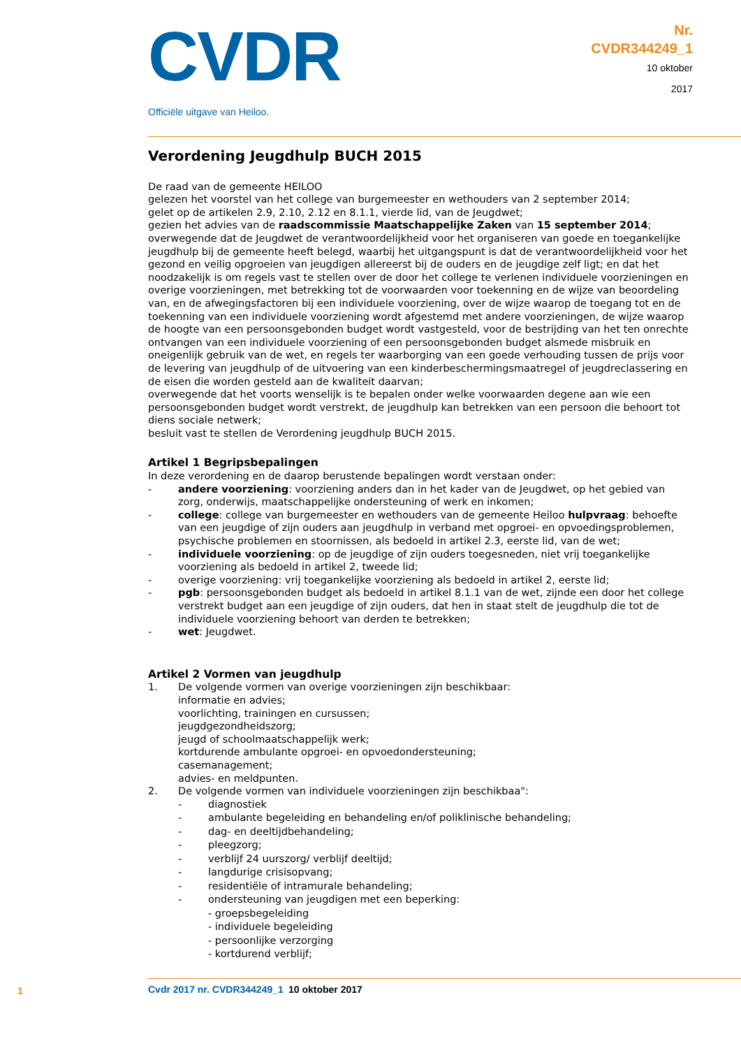CVDR
Officiële uitgave van Heiloo.
Nr.
CVDR344249_1
10 oktober
2017
Verordening Jeugdhulp BUCH 2015
De raad van de gemeente HEILOO
gelezen het voorstel van het college van burgemeester en wethouders van 2 september 2014;
gelet op de artikelen 2.9, 2.10, 2.12 en 8.1.1, vierde lid, van de Jeugdwet;
gezien het advies van de raadscommissie Maatschappelijke Zaken van 15 september 2014;
overwegende dat de Jeugdwet de verantwoordelijkheid voor het organiseren van goede en toegankelijke jeugdhulp bij de gemeente heeft belegd, waarbij het uitgangspunt is dat de verantwoordelijkheid voor het gezond en veilig opgroeien van jeugdigen allereerst bij de ouders en de jeugdige zelf ligt; en dat het noodzakelijk is om regels vast te stellen over de door het college te verlenen individuele voorzieningen en overige voorzieningen, met betrekking tot de voorwaarden voor toekenning en de wijze van beoordeling van, en de afwegingsfactoren bij een individuele voorziening, over de wijze waarop de toegang tot en de toekenning van een individuele voorziening wordt afgestemd met andere voorzieningen, de wijze waarop de hoogte van een persoonsgebonden budget wordt vastgesteld, voor de bestrijding van het ten onrechte ontvangen van een individuele voorziening of een persoonsgebonden budget alsmede misbruik en oneigenlijk gebruik van de wet, en regels ter waarborging van een goede verhouding tussen de prijs voor de levering van jeugdhulp of de uitvoering van een kinderbeschermingsmaatregel of jeugdreclassering en de eisen die worden gesteld aan de kwaliteit daarvan;
overwegende dat het voorts wenselijk is te bepalen onder welke voorwaarden degene aan wie een persoonsgebonden budget wordt verstrekt, de jeugdhulp kan betrekken van een persoon die behoort tot diens sociale netwerk;
besluit vast te stellen de Verordening jeugdhulp BUCH 2015.
Artikel 1 Begripsbepalingen
In deze verordening en de daarop berustende bepalingen wordt verstaan onder:
- andere voorziening: voorziening anders dan in het kader van de Jeugdwet, op het gebied van zorg, onderwijs, maatschappelijke ondersteuning of werk en inkomen;
- college: college van burgemeester en wethouders van de gemeente Heiloo hulpvraag: behoefte van een jeugdige of zijn ouders aan jeugdhulp in verband met opgroei- en opvoedingsproblemen, psychische problemen en stoornissen, als bedoeld in artikel 2.3, eerste lid, van de wet;
- individuele voorziening: op de jeugdige of zijn ouders toegesneden, niet vrij toegankelijke voorziening als bedoeld in artikel 2, tweede lid;
- overige voorziening: vrij toegankelijke voorziening als bedoeld in artikel 2, eerste lid;
- pgb: persoonsgebonden budget als bedoeld in artikel 8.1.1 van de wet, zijnde een door het college verstrekt budget aan een jeugdige of zijn ouders, dat hen in staat stelt de jeugdhulp die tot de individuele voorziening behoort van derden te betrekken;
- wet: Jeugdwet.
Artikel 2 Vormen van jeugdhulp
1. De volgende vormen van overige voorzieningen zijn beschikbaar:
informatie en advies;
voorlichting, trainingen en cursussen;
jeugdgezondheidszorg;
jeugd of schoolmaatschappelijk werk;
kortdurende ambulante opgroei- en opvoedondersteuning;
casemanagement;
advies- en meldpunten.
2. De volgende vormen van individuele voorzieningen zijn beschikbaa":
- diagnostiek
- ambulante begeleiding en behandeling en/of poliklinische behandeling;
- dag- en deeltijdbehandeling;
- pleegzorg;
- verblijf 24 uurszorg/ verblijf deeltijd;
- langdurige crisisopvang;
- residentiële of intramurale behandeling;
- ondersteuning van jeugdigen met een beperking:
- groepsbegeleiding
- individuele begeleiding
- persoonlijke verzorging
- kortdurend verblijf;
1
Cvdr 2017 nr. CVDR344249_1 10 oktober 2017